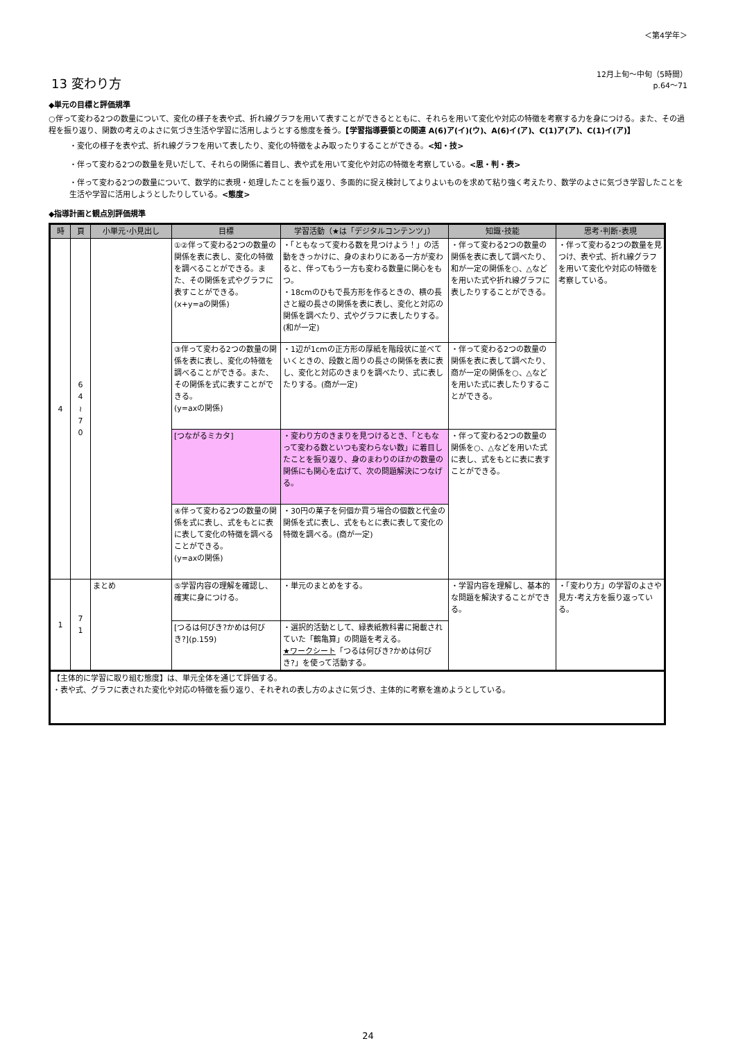＜第4学年＞
13 変わり方
12月上旬～中旬（5時間）
p.64～71
◆単元の目標と評価規準
○伴って変わる2つの数量について、変化の様子を表や式、折れ線グラフを用いて表すことができるとともに、それらを用いて変化や対応の特徴を考察する力を身につける。また、その過程を振り返り、関数の考えのよさに気づき生活や学習に活用しようとする態度を養う。【学習指導要領との関連 A(6)ア(イ)(ウ)、A(6)イ(ア)、C(1)ア(ア)、C(1)イ(ア)】
・変化の様子を表や式、折れ線グラフを用いて表したり、変化の特徴をよみ取ったりすることができる。<知・技>
・伴って変わる2つの数量を見いだして、それらの関係に着目し、表や式を用いて変化や対応の特徴を考察している。<思・判・表>
・伴って変わる2つの数量について、数学的に表現・処理したことを振り返り、多面的に捉え検討してよりよいものを求めて粘り強く考えたり、数学のよさに気づき学習したことを生活や学習に活用しようとしたりしている。<態度>
◆指導計画と観点別評価規準
| 時 | 頁 | 小単元･小見出し | 目標 | 学習活動（★は「デジタルコンテンツ」） | 知識･技能 | 思考･判断･表現 |
| --- | --- | --- | --- | --- | --- | --- |
| 4 | 6 4 ≀ 7 0 | | ①②伴って変わる2つの数量の関係を表に表し、変化の特徴を調べることができる。また、その関係を式やグラフに表すことができる。 (x+y=aの関係) | ・「ともなって変わる数を見つけよう！」の活動をきっかけに、身のまわりにある一方が変わると、伴ってもう一方も変わる数量に関心をもつ。 ・18cmのひもで長方形を作るときの、横の長さと縦の長さの関係を表に表し、変化と対応の関係を調べたり、式やグラフに表したりする。(和が一定) | ・伴って変わる2つの数量の関係を表に表して調べたり、和が一定の関係を○、△などを用いた式や折れ線グラフに表したりすることができる。 | ・伴って変わる2つの数量を見つけ、表や式、折れ線グラフを用いて変化や対応の特徴を考察している。 |
| | | | ③伴って変わる2つの数量の関係を表に表し、変化の特徴を調べることができる。また、その関係を式に表すことができる。 (y=axの関係) | ・1辺が1cmの正方形の厚紙を階段状に並べていくときの、段数と周りの長さの関係を表に表し、変化と対応のきまりを調べたり、式に表したりする。(商が一定) | ・伴って変わる2つの数量の関係を表に表して調べたり、商が一定の関係を○、△などを用いた式に表したりすることができる。 | |
| | | | [つながるミカタ] | ・変わり方のきまりを見つけるとき、「ともなって変わる数といつも変わらない数」に着目したことを振り返り、身のまわりのほかの数量の関係にも関心を広げて、次の問題解決につなげる。 | ・伴って変わる2つの数量の関係を○、△などを用いた式に表し、式をもとに表に表すことができる。 | |
| | | | ④伴って変わる2つの数量の関係を式に表し、式をもとに表に表して変化の特徴を調べることができる。 (y=axの関係) | ・30円の菓子を何個か買う場合の個数と代金の関係を式に表し、式をもとに表に表して変化の特徴を調べる。(商が一定) | | |
| 1 | 7 1 | まとめ | ⑤学習内容の理解を確認し、確実に身につける。 | ・単元のまとめをする。 | ・学習内容を理解し、基本的な問題を解決することができる。 | ・「変わり方」の学習のよさや見方･考え方を振り返っている。 |
| | | | [つるは何びき?かめは何びき?](p.159) | ・選択的活動として、緑表紙教科書に掲載されていた「鶴亀算」の問題を考える。 ★ワークシート 「つるは何びき?かめは何びき?」を使って活動する。 | | |
| 【主体的に学習に取り組む態度】は、単元全体を通じて評価する。 ・表や式、グラフに表された変化や対応の特徴を振り返り、それぞれの表し方のよさに気づき、主体的に考察を進めようとしている。 | | | | | | |
24